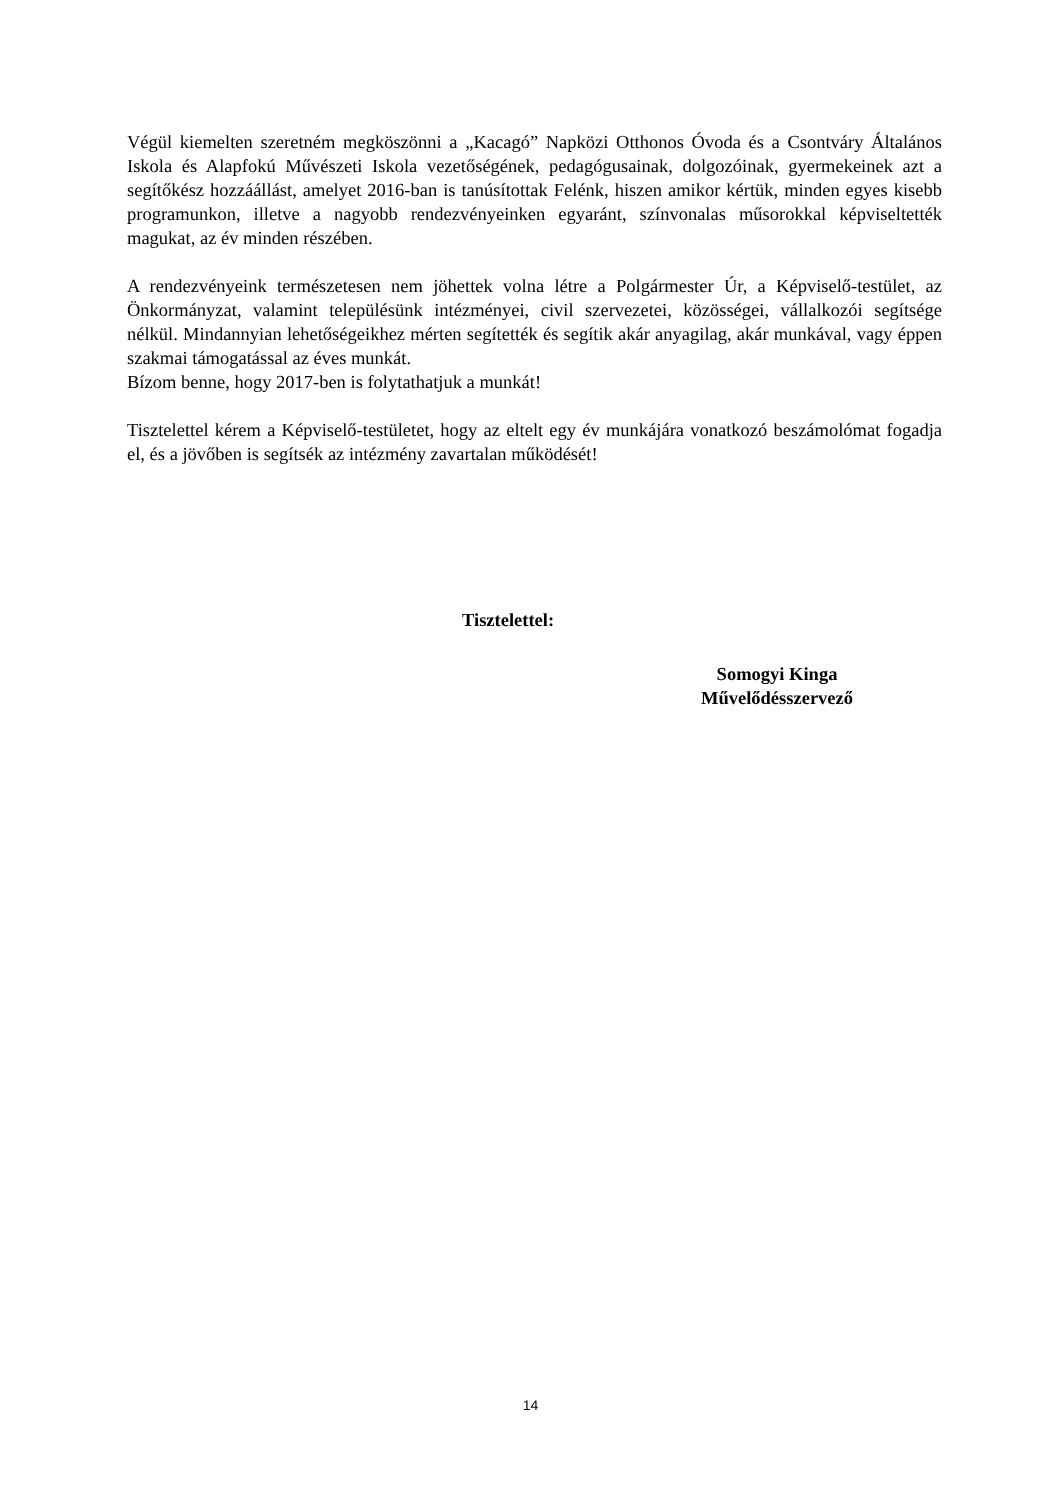Végül kiemelten szeretném megköszönni a „Kacagó” Napközi Otthonos Óvoda és a Csontváry Általános Iskola és Alapfokú Művészeti Iskola vezetőségének, pedagógusainak, dolgozóinak, gyermekeinek azt a segítőkész hozzáállást, amelyet 2016-ban is tanúsítottak Felénk, hiszen amikor kértük, minden egyes kisebb programunkon, illetve a nagyobb rendezvényeinken egyaránt, színvonalas műsorokkal képviseltették magukat, az év minden részében.
A rendezvényeink természetesen nem jöhettek volna létre a Polgármester Úr, a Képviselő-testület, az Önkormányzat, valamint településünk intézményei, civil szervezetei, közösségei, vállalkozói segítsége nélkül. Mindannyian lehetőségeikhez mérten segítették és segítik akár anyagilag, akár munkával, vagy éppen szakmai támogatással az éves munkát.
Bízom benne, hogy 2017-ben is folytathatjuk a munkát!
Tisztelettel kérem a Képviselő-testületet, hogy az eltelt egy év munkájára vonatkozó beszámolómat fogadja el, és a jövőben is segítsék az intézmény zavartalan működését!
Tisztelettel:
Somogyi Kinga
Művelődésszervező
14